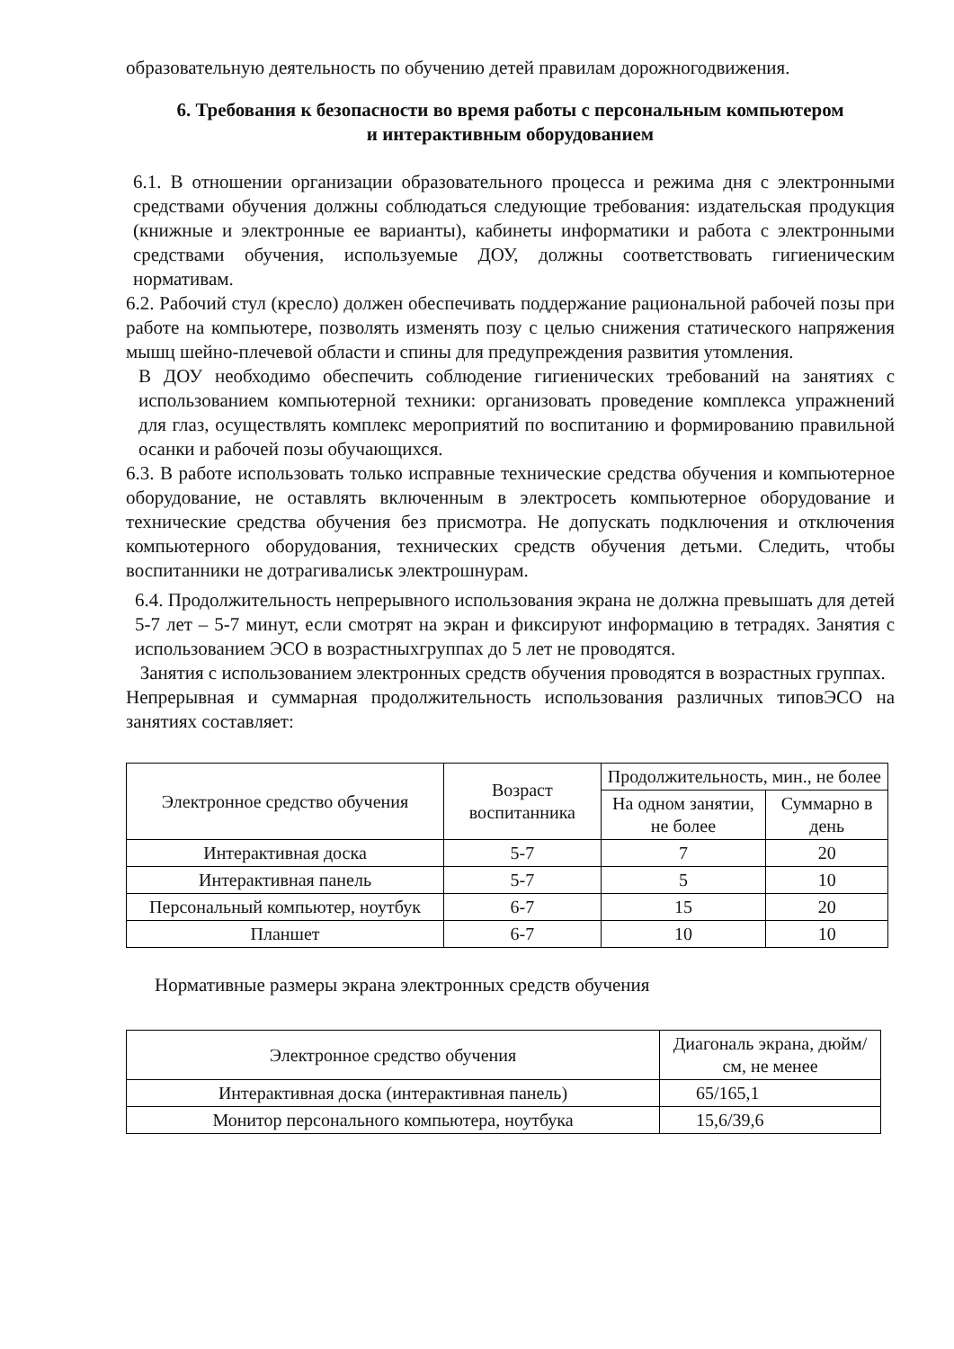образовательную деятельность по обучению детей правилам дорожногодвижения.
6. Требования к безопасности во время работы с персональным компьютером
и интерактивным оборудованием
6.1. В отношении организации образовательного процесса и режима дня с электронными средствами обучения должны соблюдаться следующие требования: издательская продукция (книжные и электронные ее варианты), кабинеты информатики и работа с электронными средствами обучения, используемые ДОУ, должны соответствовать гигиеническим нормативам.
6.2. Рабочий стул (кресло) должен обеспечивать поддержание рациональной рабочей позы при работе на компьютере, позволять изменять позу с целью снижения статического напряжения мышц шейно-плечевой области и спины для предупреждения развития утомления.
В ДОУ необходимо обеспечить соблюдение гигиенических требований на занятиях с использованием компьютерной техники: организовать проведение комплекса упражнений для глаз, осуществлять комплекс мероприятий по воспитанию и формированию правильной осанки и рабочей позы обучающихся.
6.3. В работе использовать только исправные технические средства обучения и компьютерное оборудование, не оставлять включенным в электросеть компьютерное оборудование и технические средства обучения без присмотра. Не допускать подключения и отключения компьютерного оборудования, технических средств обучения детьми. Следить, чтобы воспитанники не дотрагивалиськ электрошнурам.
6.4. Продолжительность непрерывного использования экрана не должна превышать для детей 5-7 лет – 5-7 минут, если смотрят на экран и фиксируют информацию в тетрадях. Занятия с использованием ЭСО в возрастныхгруппах до 5 лет не проводятся.
Занятия с использованием электронных средств обучения проводятся в возрастных группах.
Непрерывная и суммарная продолжительность использования различных типовЭСО на занятиях составляет:
| Электронное средство обучения | Возраст воспитанника | Продолжительность, мин., не более | |
| --- | --- | --- | --- |
| | | На одном занятии, не более | Суммарно в день |
| Интерактивная доска | 5-7 | 7 | 20 |
| Интерактивная панель | 5-7 | 5 | 10 |
| Персональный компьютер, ноутбук | 6-7 | 15 | 20 |
| Планшет | 6-7 | 10 | 10 |
Нормативные размеры экрана электронных средств обучения
| Электронное средство обучения | Диагональ экрана, дюйм/см, не менее |
| --- | --- |
| Интерактивная доска (интерактивная панель) | 65/165,1 |
| Монитор персонального компьютера, ноутбука | 15,6/39,6 |